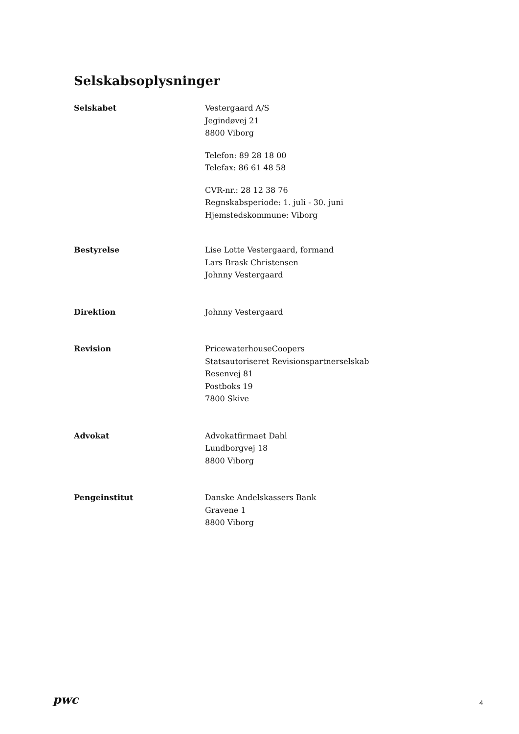Selskabsoplysninger
Selskabet Vestergaard A/S
Jegindøvej 21
8800 Viborg
Telefon: 89 28 18 00
Telefax: 86 61 48 58
CVR-nr.: 28 12 38 76
Regnskabsperiode: 1. juli - 30. juni
Hjemstedskommune: Viborg
Bestyrelse Lise Lotte Vestergaard, formand
Lars Brask Christensen
Johnny Vestergaard
Direktion Johnny Vestergaard
Revision PricewaterhouseCoopers
Statsautoriseret Revisionspartnerselskab
Resenvej 81
Postboks 19
7800 Skive
Advokat Advokatfirmaet Dahl
Lundborgvej 18
8800 Viborg
Pengeinstitut Danske Andelskassers Bank
Gravene 1
8800 Viborg
pwc
4